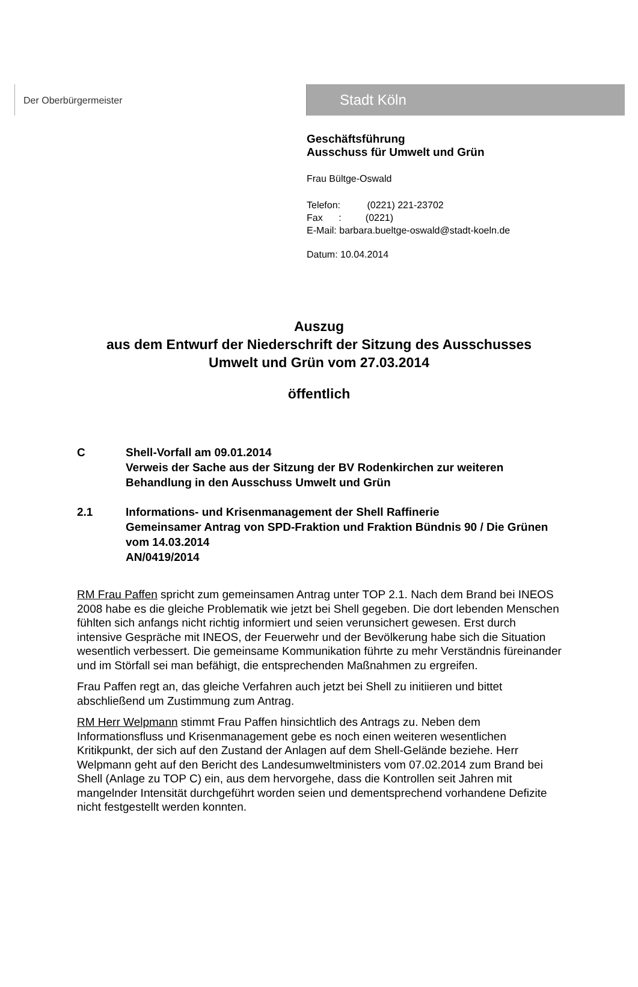Der Oberbürgermeister
Stadt Köln
Geschäftsführung
Ausschuss für Umwelt und Grün
Frau Bültge-Oswald
Telefon: (0221) 221-23702
Fax : (0221)
E-Mail: barbara.bueltge-oswald@stadt-koeln.de
Datum: 10.04.2014
Auszug
aus dem Entwurf der Niederschrift der Sitzung des Ausschusses
Umwelt und Grün vom 27.03.2014
öffentlich
C Shell-Vorfall am 09.01.2014
Verweis der Sache aus der Sitzung der BV Rodenkirchen zur weiteren Behandlung in den Ausschuss Umwelt und Grün
2.1 Informations- und Krisenmanagement der Shell Raffinerie
Gemeinsamer Antrag von SPD-Fraktion und Fraktion Bündnis 90 / Die Grünen vom 14.03.2014
AN/0419/2014
RM Frau Paffen spricht zum gemeinsamen Antrag unter TOP 2.1. Nach dem Brand bei INEOS 2008 habe es die gleiche Problematik wie jetzt bei Shell gegeben. Die dort lebenden Menschen fühlten sich anfangs nicht richtig informiert und seien verunsichert gewesen. Erst durch intensive Gespräche mit INEOS, der Feuerwehr und der Bevölkerung habe sich die Situation wesentlich verbessert. Die gemeinsame Kommunikation führte zu mehr Verständnis füreinander und im Störfall sei man befähigt, die entsprechenden Maßnahmen zu ergreifen.
Frau Paffen regt an, das gleiche Verfahren auch jetzt bei Shell zu initiieren und bittet abschließend um Zustimmung zum Antrag.
RM Herr Welpmann stimmt Frau Paffen hinsichtlich des Antrags zu. Neben dem Informationsfluss und Krisenmanagement gebe es noch einen weiteren wesentlichen Kritikpunkt, der sich auf den Zustand der Anlagen auf dem Shell-Gelände beziehe. Herr Welpmann geht auf den Bericht des Landesumweltministers vom 07.02.2014 zum Brand bei Shell (Anlage zu TOP C) ein, aus dem hervorgehe, dass die Kontrollen seit Jahren mit mangelnder Intensität durchgeführt worden seien und dementsprechend vorhandene Defizite nicht festgestellt werden konnten.